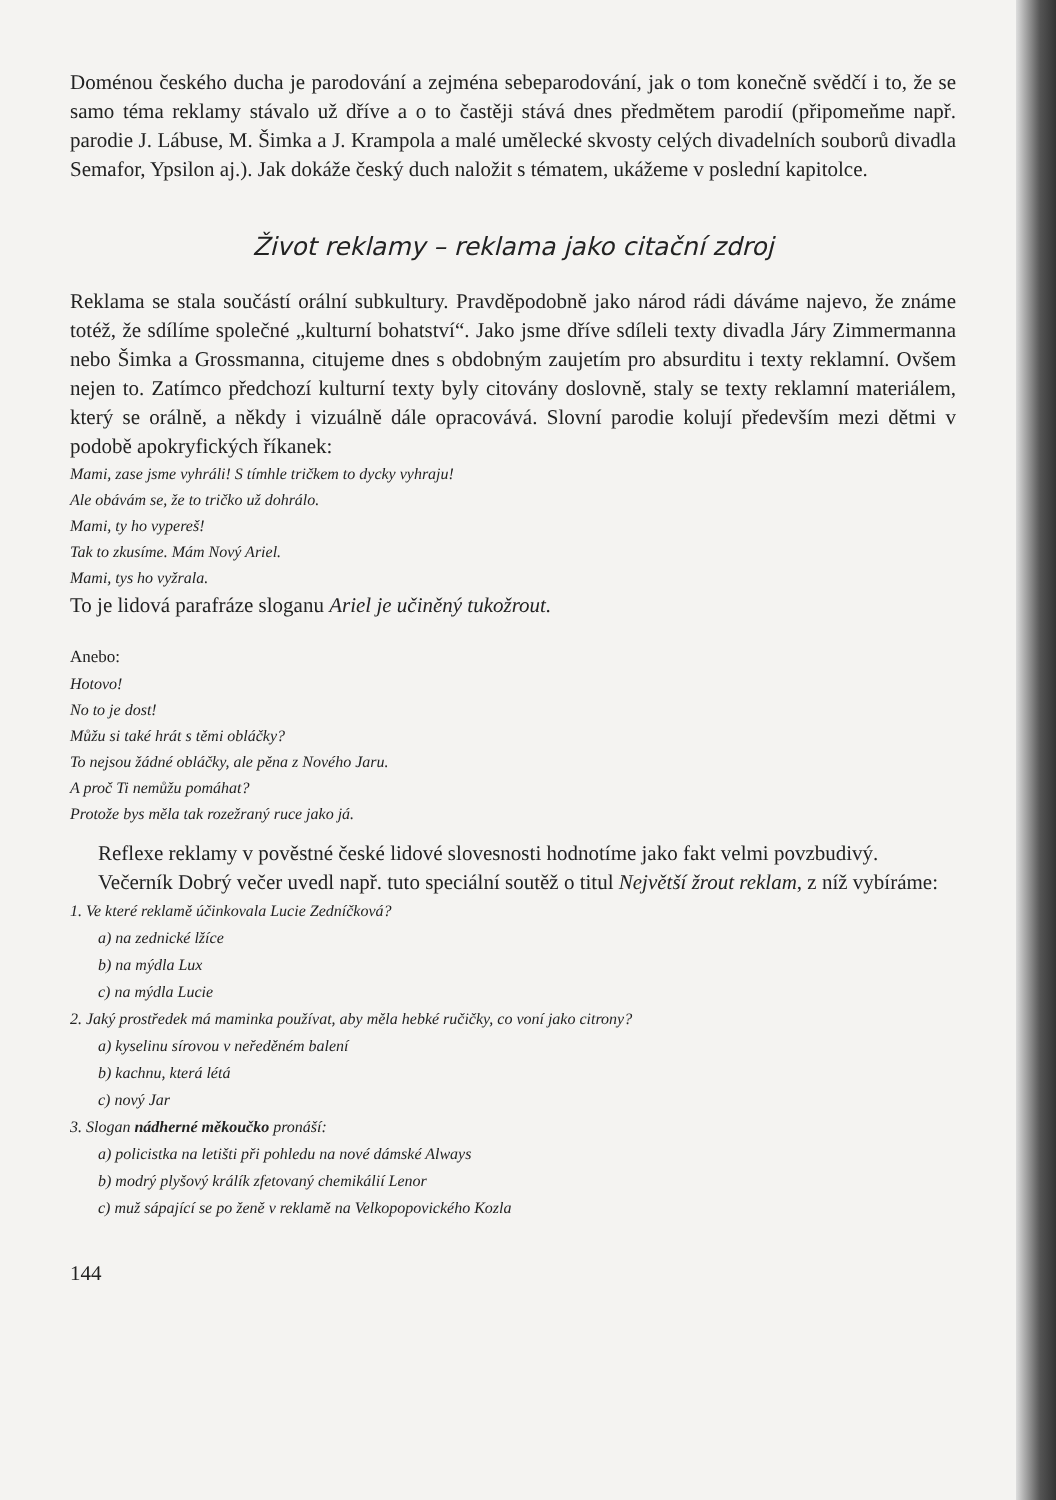Doménou českého ducha je parodování a zejména sebeparodování, jak o tom konečně svědčí i to, že se samo téma reklamy stávalo už dříve a o to častěji stává dnes předmětem parodií (připomeňme např. parodie J. Lábuse, M. Šimka a J. Krampola a malé umělecké skvosty celých divadelních souborů divadla Semafor, Ypsilon aj.). Jak dokáže český duch naložit s tématem, ukážeme v poslední kapitolce.
Život reklamy – reklama jako citační zdroj
Reklama se stala součástí orální subkultury. Pravděpodobně jako národ rádi dáváme najevo, že známe totéž, že sdílíme společné „kulturní bohatství“. Jako jsme dříve sdíleli texty divadla Járy Zimmermanna nebo Šimka a Grossmanna, citujeme dnes s obdobným zaujetím pro absurditu i texty reklamní. Ovšem nejen to. Zatímco předchozí kulturní texty byly citovány doslovně, staly se texty reklamní materiálem, který se orálně, a někdy i vizuálně dále opracovává. Slovní parodie kolují především mezi dětmi v podobě apokryfických říkanek:
Mami, zase jsme vyhráli! S tímhle tričkem to dycky vyhraju!
Ale obávám se, že to tričko už dohrálo.
Mami, ty ho vypereš!
Tak to zkusíme. Mám Nový Ariel.
Mami, tys ho vyžrala.
To je lidová parafráze sloganu Ariel je učiněný tukožrout.
Anebo:
Hotovo!
No to je dost!
Můžu si také hrát s těmi obláčky?
To nejsou žádné obláčky, ale pěna z Nového Jaru.
A proč Ti nemůžu pomáhat?
Protože bys měla tak rozežraný ruce jako já.
Reflexe reklamy v pověstné české lidové slovesnosti hodnotíme jako fakt velmi povzbudivý.
Večerník Dobrý večer uvedl např. tuto speciální soutěž o titul Největší žrout reklam, z níž vybíráme:
1. Ve které reklamě účinkovala Lucie Zedníčková?
a) na zednické lžíce
b) na mýdla Lux
c) na mýdla Lucie
2. Jaký prostředek má maminka používat, aby měla hebké ručičky, co voní jako citrony?
a) kyselinu sírovou v neředěném balení
b) kachnu, která létá
c) nový Jar
3. Slogan nádherné měkoučko pronáší:
a) policistka na letišti při pohledu na nové dámské Always
b) modrý plyšový králík zfetovaný chemikálií Lenor
c) muž sápající se po ženě v reklamě na Velkopopovického Kozla
144